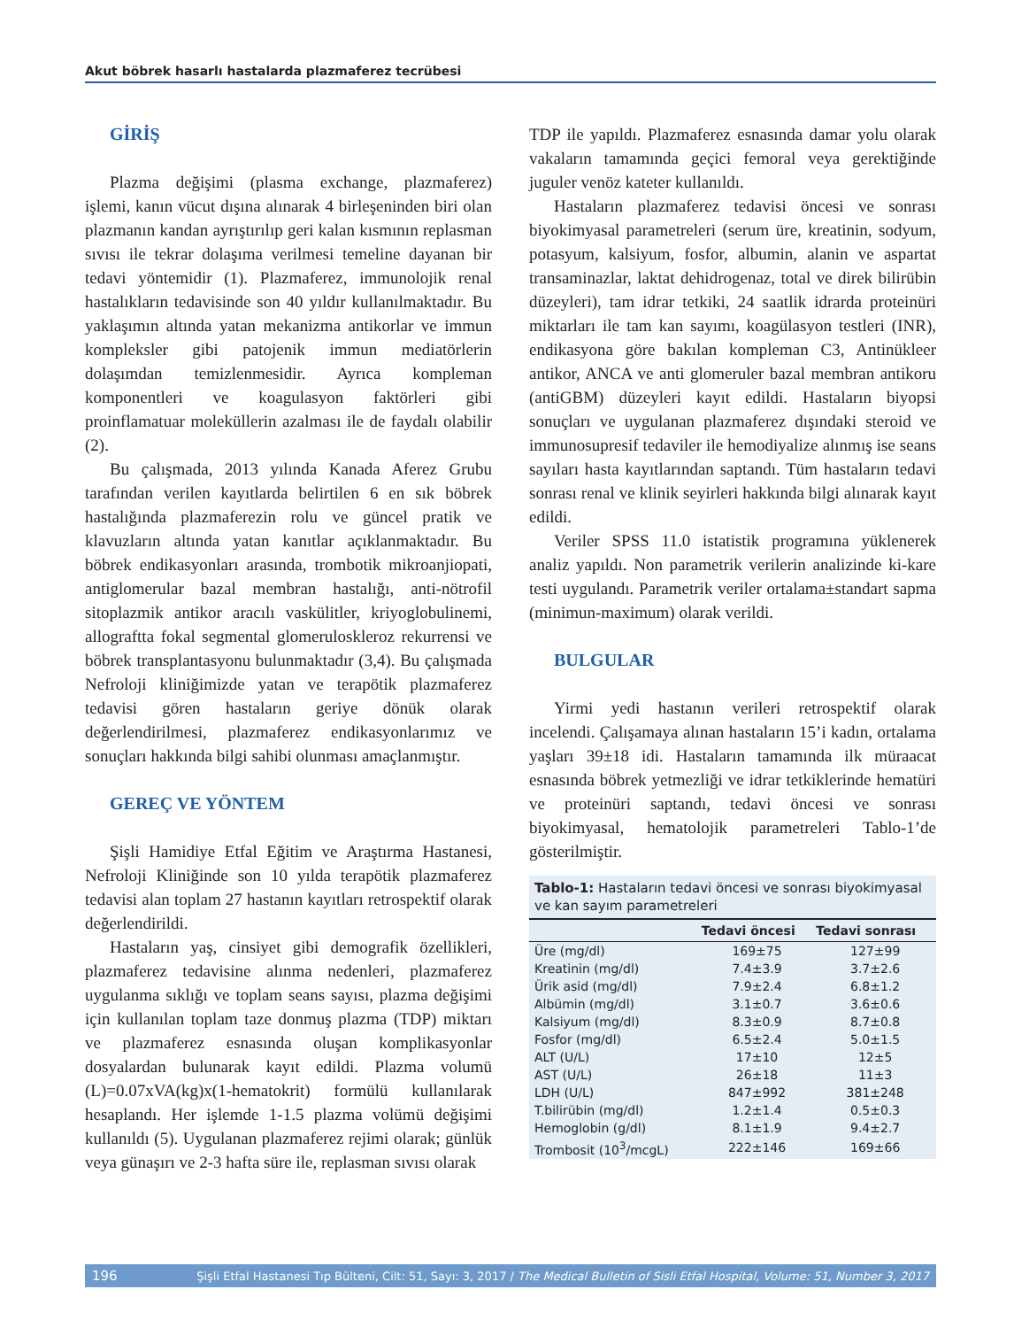Akut böbrek hasarlı hastalarda plazmaferez tecrübesi
GİRİŞ
Plazma değişimi (plasma exchange, plazmaferez) işlemi, kanın vücut dışına alınarak 4 birleşeninden biri olan plazmanın kandan ayrıştırılıp geri kalan kısmının replasman sıvısı ile tekrar dolaşıma verilmesi temeline dayanan bir tedavi yöntemidir (1). Plazmaferez, immunolojik renal hastalıkların tedavisinde son 40 yıldır kullanılmaktadır. Bu yaklaşımın altında yatan mekanizma antikorlar ve immun kompleksler gibi patojenik immun mediatörlerin dolaşımdan temizlenmesidir. Ayrıca kompleman komponentleri ve koagulasyon faktörleri gibi proinflamatuar moleküllerin azalması ile de faydalı olabilir (2).
Bu çalışmada, 2013 yılında Kanada Aferez Grubu tarafından verilen kayıtlarda belirtilen 6 en sık böbrek hastalığında plazmaferezin rolu ve güncel pratik ve klavuzların altında yatan kanıtlar açıklanmaktadır. Bu böbrek endikasyonları arasında, trombotik mikroanjiopati, antiglomerular bazal membran hastalığı, anti-nötrofil sitoplazmik antikor aracılı vaskülitler, kriyoglobulinemi, allograftta fokal segmental glomeruloskleroz rekurrensi ve böbrek transplantasyonu bulunmaktadır (3,4). Bu çalışmada Nefroloji kliniğimizde yatan ve terapötik plazmaferez tedavisi gören hastaların geriye dönük olarak değerlendirilmesi, plazmaferez endikasyonlarımız ve sonuçları hakkında bilgi sahibi olunması amaçlanmıştır.
GEREÇ VE YÖNTEM
Şişli Hamidiye Etfal Eğitim ve Araştırma Hastanesi, Nefroloji Kliniğinde son 10 yılda terapötik plazmaferez tedavisi alan toplam 27 hastanın kayıtları retrospektif olarak değerlendirildi.
Hastaların yaş, cinsiyet gibi demografik özellikleri, plazmaferez tedavisine alınma nedenleri, plazmaferez uygulanma sıklığı ve toplam seans sayısı, plazma değişimi için kullanılan toplam taze donmuş plazma (TDP) miktarı ve plazmaferez esnasında oluşan komplikasyonlar dosyalardan bulunarak kayıt edildi. Plazma volumü (L)=0.07xVA(kg)x(1-hematokrit) formülü kullanılarak hesaplandı. Her işlemde 1-1.5 plazma volümü değişimi kullanıldı (5). Uygulanan plazmaferez rejimi olarak; günlük veya günaşırı ve 2-3 hafta süre ile, replasman sıvısı olarak
TDP ile yapıldı. Plazmaferez esnasında damar yolu olarak vakaların tamamında geçici femoral veya gerektiğinde juguler venöz kateter kullanıldı.
Hastaların plazmaferez tedavisi öncesi ve sonrası biyokimyasal parametreleri (serum üre, kreatinin, sodyum, potasyum, kalsiyum, fosfor, albumin, alanin ve aspartat transaminazlar, laktat dehidrogenaz, total ve direk bilirübin düzeyleri), tam idrar tetkiki, 24 saatlik idrarda proteinüri miktarları ile tam kan sayımı, koagülasyon testleri (INR), endikasyona göre bakılan kompleman C3, Antinükleer antikor, ANCA ve anti glomeruler bazal membran antikoru (antiGBM) düzeyleri kayıt edildi. Hastaların biyopsi sonuçları ve uygulanan plazmaferez dışındaki steroid ve immunosupresif tedaviler ile hemodiyalize alınmış ise seans sayıları hasta kayıtlarından saptandı. Tüm hastaların tedavi sonrası renal ve klinik seyirleri hakkında bilgi alınarak kayıt edildi.
Veriler SPSS 11.0 istatistik programına yüklenerek analiz yapıldı. Non parametrik verilerin analizinde ki-kare testi uygulandı. Parametrik veriler ortalama±standart sapma (minimun-maximum) olarak verildi.
BULGULAR
Yirmi yedi hastanın verileri retrospektif olarak incelendi. Çalışamaya alınan hastaların 15’i kadın, ortalama yaşları 39±18 idi. Hastaların tamamında ilk müraacat esnasında böbrek yetmezliği ve idrar tetkiklerinde hematüri ve proteinüri saptandı, tedavi öncesi ve sonrası biyokimyasal, hematolojik parametreleri Tablo-1’de gösterilmiştir.
Tablo-1: Hastaların tedavi öncesi ve sonrası biyokimyasal ve kan sayım parametreleri
| | Tedavi öncesi | Tedavi sonrası |
| --- | --- | --- |
| Üre (mg/dl) | 169±75 | 127±99 |
| Kreatinin (mg/dl) | 7.4±3.9 | 3.7±2.6 |
| Ürik asid (mg/dl) | 7.9±2.4 | 6.8±1.2 |
| Albümin (mg/dl) | 3.1±0.7 | 3.6±0.6 |
| Kalsiyum (mg/dl) | 8.3±0.9 | 8.7±0.8 |
| Fosfor (mg/dl) | 6.5±2.4 | 5.0±1.5 |
| ALT (U/L) | 17±10 | 12±5 |
| AST (U/L) | 26±18 | 11±3 |
| LDH (U/L) | 847±992 | 381±248 |
| T.bilirübin (mg/dl) | 1.2±1.4 | 0.5±0.3 |
| Hemoglobin (g/dl) | 8.1±1.9 | 9.4±2.7 |
| Trombosit (10<sup>3</sup>/mcgL) | 222±146 | 169±66 |
196 Şişli Etfal Hastanesi Tıp Bülteni, Cilt: 51, Sayı: 3, 2017 / The Medical Bulletin of Sisli Etfal Hospital, Volume: 51, Number 3, 2017